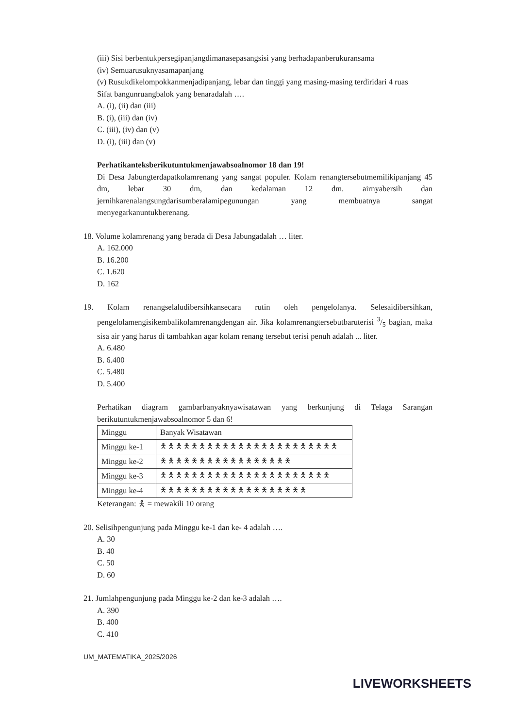(iii) Sisi berbentukpersegipanjangdimanasepasangsisi yang berhadapanberukuransama
(iv) Semuarusuknyasamapanjang
(v) Rusukdikelompokkanmenjadipanjang, lebar dan tinggi yang masing-masing terdiridari 4 ruas
Sifat bangunruangbalok yang benaradalah ….
A. (i), (ii) dan (iii)
B. (i), (iii) dan (iv)
C. (iii), (iv) dan (v)
D. (i), (iii) dan (v)
Perhatikanteksberikutuntukmenjawabsoalnomor 18 dan 19!
Di Desa Jabungterdapatkolamrenang yang sangat populer. Kolam renangtersebutmemilikipanjang 45 dm, lebar 30 dm, dan kedalaman 12 dm. airnyabersih dan jernihkarenalangsungdarisumberalamipegunungan yang membuatnya sangat menyegarkanuntukberenang.
18. Volume kolamrenang yang berada di Desa Jabungadalah … liter.
A. 162.000
B. 16.200
C. 1.620
D. 162
19. Kolam renangselaludibersihkansecara rutin oleh pengelolanya. Selesaidibersihkan, pengelolamengisikembalikolamrenangdengan air. Jika kolamrenangtersebutbaruterisi 3/5 bagian, maka sisa air yang harus di tambahkan agar kolam renang tersebut terisi penuh adalah ... liter.
A. 6.480
B. 6.400
C. 5.480
D. 5.400
Perhatikan diagram gambarbanyaknyawisatawan yang berkunjung di Telaga Sarangan berikutuntukmenjawabsoalnomor 5 dan 6!
| Minggu | Banyak Wisatawan |
| Minggu ke-1 | 🯅🯅🯅🯅🯅🯅🯅🯅🯅🯅🯅🯅🯅🯅🯅🯅🯅🯅🯅🯅🯅🯅🯅 |
| Minggu ke-2 | 🯅🯅🯅🯅🯅🯅🯅🯅🯅🯅🯅🯅🯅🯅🯅🯅🯅 |
| Minggu ke-3 | 🯅🯅🯅🯅🯅🯅🯅🯅🯅🯅🯅🯅🯅🯅🯅🯅🯅🯅🯅🯅🯅🯅 |
| Minggu ke-4 | 🯅🯅🯅🯅🯅🯅🯅🯅🯅🯅🯅🯅🯅🯅🯅🯅🯅🯅🯅 |
Keterangan: 🯅 = mewakili 10 orang
20. Selisihpengunjung pada Minggu ke-1 dan ke- 4 adalah ….
A. 30
B. 40
C. 50
D. 60
21. Jumlahpengunjung pada Minggu ke-2 dan ke-3 adalah ….
A. 390
B. 400
C. 410
UM_MATEMATIKA_2025/2026
LIVEWORKSHEETS